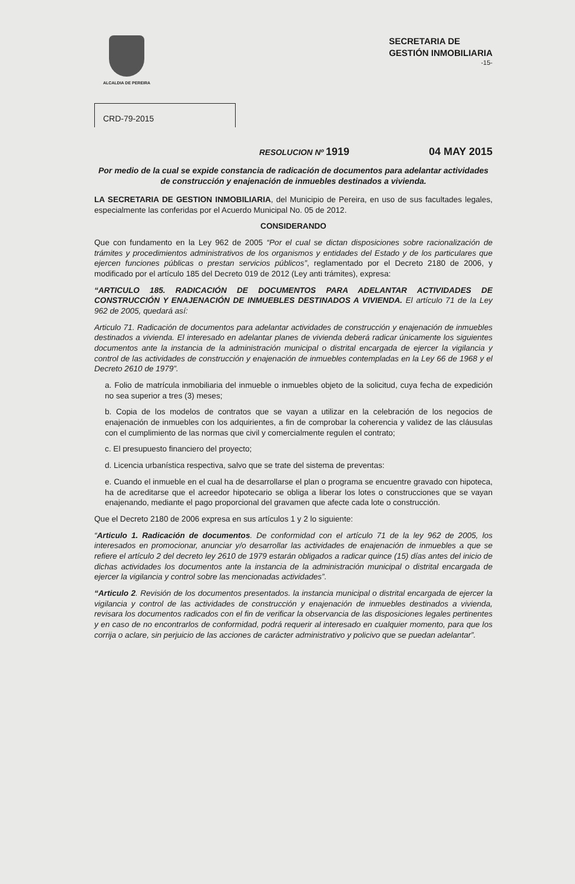ALCALDIA DE PEREIRA
SECRETARIA DE
GESTIÓN INMOBILIARIA
-15-
CRD-79-2015
RESOLUCION Nº 1919 04 MAY 2015
Por medio de la cual se expide constancia de radicación de documentos para adelantar actividades de construcción y enajenación de inmuebles destinados a vivienda.
LA SECRETARIA DE GESTION INMOBILIARIA, del Municipio de Pereira, en uso de sus facultades legales, especialmente las conferidas por el Acuerdo Municipal No. 05 de 2012.
CONSIDERANDO
Que con fundamento en la Ley 962 de 2005 “Por el cual se dictan disposiciones sobre racionalización de trámites y procedimientos administrativos de los organismos y entidades del Estado y de los particulares que ejercen funciones públicas o prestan servicios públicos”, reglamentado por el Decreto 2180 de 2006, y modificado por el artículo 185 del Decreto 019 de 2012 (Ley anti trámites), expresa:
“ARTICULO 185. RADICACIÓN DE DOCUMENTOS PARA ADELANTAR ACTIVIDADES DE CONSTRUCCIÓN Y ENAJENACIÓN DE INMUEBLES DESTINADOS A VIVIENDA. El artículo 71 de la Ley 962 de 2005, quedará así:
Articulo 71. Radicación de documentos para adelantar actividades de construcción y enajenación de inmuebles destinados a vivienda. El interesado en adelantar planes de vivienda deberá radicar únicamente los siguientes documentos ante la instancia de la administración municipal o distrital encargada de ejercer la vigilancia y control de las actividades de construcción y enajenación de inmuebles contempladas en la Ley 66 de 1968 y el Decreto 2610 de 1979”.
a. Folio de matrícula inmobiliaria del inmueble o inmuebles objeto de la solicitud, cuya fecha de expedición no sea superior a tres (3) meses;
b. Copia de los modelos de contratos que se vayan a utilizar en la celebración de los negocios de enajenación de inmuebles con los adquirientes, a fin de comprobar la coherencia y validez de las cláusulas con el cumplimiento de las normas que civil y comercialmente regulen el contrato;
c. El presupuesto financiero del proyecto;
d. Licencia urbanística respectiva, salvo que se trate del sistema de preventas:
e. Cuando el inmueble en el cual ha de desarrollarse el plan o programa se encuentre gravado con hipoteca, ha de acreditarse que el acreedor hipotecario se obliga a liberar los lotes o construcciones que se vayan enajenando, mediante el pago proporcional del gravamen que afecte cada lote o construcción.
Que el Decreto 2180 de 2006 expresa en sus artículos 1 y 2 lo siguiente:
“Articulo 1. Radicación de documentos. De conformidad con el artículo 71 de la ley 962 de 2005, los interesados en promocionar, anunciar y/o desarrollar las actividades de enajenación de inmuebles a que se refiere el artículo 2 del decreto ley 2610 de 1979 estarán obligados a radicar quince (15) días antes del inicio de dichas actividades los documentos ante la instancia de la administración municipal o distrital encargada de ejercer la vigilancia y control sobre las mencionadas actividades”.
“Articulo 2. Revisión de los documentos presentados. la instancia municipal o distrital encargada de ejercer la vigilancia y control de las actividades de construcción y enajenación de inmuebles destinados a vivienda, revisara los documentos radicados con el fin de verificar la observancia de las disposiciones legales pertinentes y en caso de no encontrarlos de conformidad, podrá requerir al interesado en cualquier momento, para que los corrija o aclare, sin perjuicio de las acciones de carácter administrativo y policivo que se puedan adelantar”.